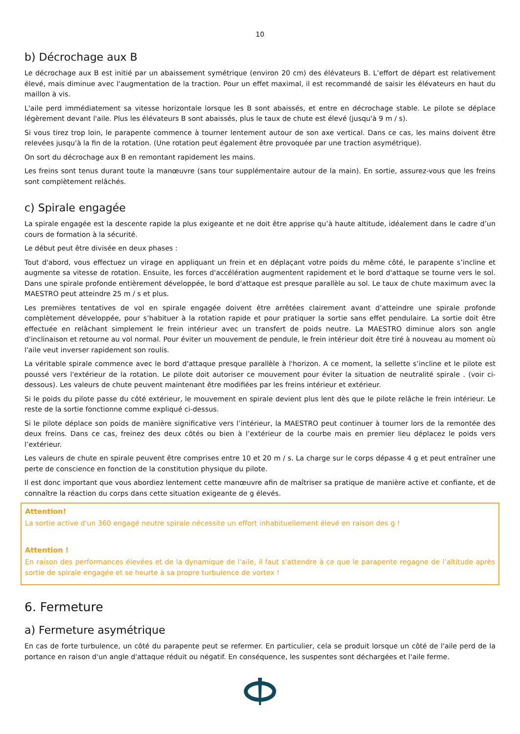10
b) Décrochage aux B
Le décrochage aux B est initié par un abaissement symétrique (environ 20 cm) des élévateurs B. L’effort de départ est relativement élevé, mais diminue avec l'augmentation de la traction. Pour un effet maximal, il est recommandé de saisir les élévateurs en haut du maillon à vis.
L'aile perd immédiatement sa vitesse horizontale lorsque les B sont abaissés, et entre en décrochage stable. Le pilote se déplace légèrement devant l'aile. Plus les élévateurs B sont abaissés, plus le taux de chute est élevé (jusqu'à 9 m / s).
Si vous tirez trop loin, le parapente commence à tourner lentement autour de son axe vertical. Dans ce cas, les mains doivent être relevées jusqu'à la fin de la rotation. (Une rotation peut également être provoquée par une traction asymétrique).
On sort du décrochage aux B en remontant rapidement les mains.
Les freins sont tenus durant toute la manœuvre (sans tour supplémentaire autour de la main). En sortie, assurez-vous que les freins sont complètement relâchés.
c) Spirale engagée
La spirale engagée est la descente rapide la plus exigeante et ne doit être apprise qu’à haute altitude, idéalement dans le cadre d’un cours de formation à la sécurité.
Le début peut être divisée en deux phases :
Tout d'abord, vous effectuez un virage en appliquant un frein et en déplaçant votre poids du même côté, le parapente s’incline et augmente sa vitesse de rotation. Ensuite, les forces d'accélération augmentent rapidement et le bord d'attaque se tourne vers le sol. Dans une spirale profonde entièrement développée, le bord d'attaque est presque parallèle au sol. Le taux de chute maximum avec la MAESTRO peut atteindre 25 m / s et plus.
Les premières tentatives de vol en spirale engagée doivent être arrêtées clairement avant d’atteindre une spirale profonde complètement développée, pour s’habituer à la rotation rapide et pour pratiquer la sortie sans effet pendulaire. La sortie doit être effectuée en relâchant simplement le frein intérieur avec un transfert de poids neutre. La MAESTRO diminue alors son angle d'inclinaison et retourne au vol normal. Pour éviter un mouvement de pendule, le frein intérieur doit être tiré à nouveau au moment où l'aile veut inverser rapidement son roulis.
La véritable spirale commence avec le bord d'attaque presque parallèle à l'horizon. A ce moment, la sellette s’incline et le pilote est poussé vers l'extérieur de la rotation. Le pilote doit autoriser ce mouvement pour éviter la situation de neutralité spirale . (voir ci-dessous). Les valeurs de chute peuvent maintenant être modifiées par les freins intérieur et extérieur.
Si le poids du pilote passe du côté extérieur, le mouvement en spirale devient plus lent dès que le pilote relâche le frein intérieur. Le reste de la sortie fonctionne comme expliqué ci-dessus.
Si le pilote déplace son poids de manière significative vers l’intérieur, la MAESTRO peut continuer à tourner lors de la remontée des deux freins. Dans ce cas, freinez des deux côtés ou bien à l’extérieur de la courbe mais en premier lieu déplacez le poids vers l’extérieur.
Les valeurs de chute en spirale peuvent être comprises entre 10 et 20 m / s. La charge sur le corps dépasse 4 g et peut entraîner une perte de conscience en fonction de la constitution physique du pilote.
Il est donc important que vous abordiez lentement cette manœuvre afin de maîtriser sa pratique de manière active et confiante, et de connaître la réaction du corps dans cette situation exigeante de g élevés.
Attention!
La sortie active d'un 360 engagé neutre spirale nécessite un effort inhabituellement élevé en raison des g !
Attention !
En raison des performances élevées et de la dynamique de l'aile, il faut s'attendre à ce que le parapente regagne de l’altitude après sortie de spirale engagée et se heurte à sa propre turbulence de vortex !
6. Fermeture
a) Fermeture asymétrique
En cas de forte turbulence, un côté du parapente peut se refermer. En particulier, cela se produit lorsque un côté de l'aile perd de la portance en raison d'un angle d'attaque réduit ou négatif. En conséquence, les suspentes sont déchargées et l'aile ferme.